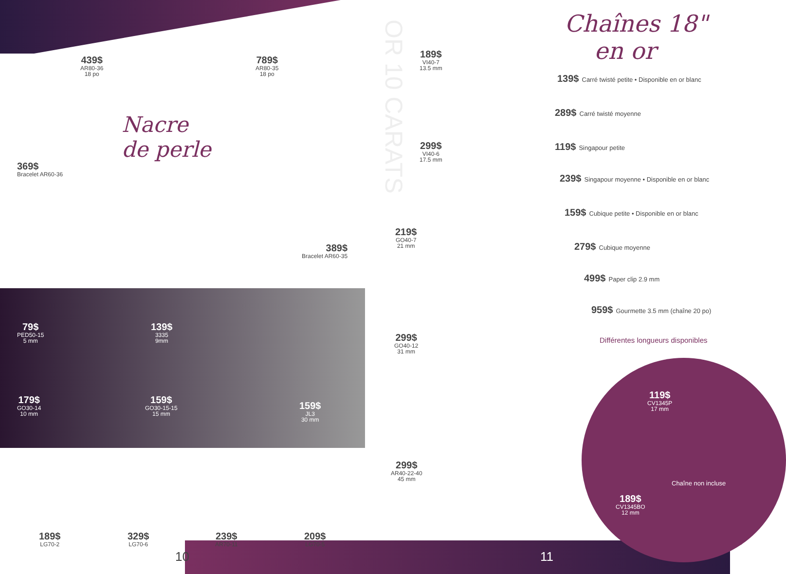439$
AR80-36
18 po
789$
AR80-35
18 po
Nacre
de perle
369$
Bracelet AR60-36
389$
Bracelet AR60-35
OR 10 CARATS
79$
PED50-15
5 mm
139$
3335
9mm
179$
GO30-14
10 mm
159$
GO30-15-15
15 mm
159$
JL3
30 mm
189$
LG70-2
329$
LG70-6
239$
AR70-11
209$
LG70-5
10
189$
VI40-7
13.5 mm
299$
VI40-6
17.5 mm
219$
GO40-7
21 mm
299$
GO40-12
31 mm
299$
AR40-22-40
45 mm
Chaînes 18"
en or
139$ Carré twisté petite • Disponible en or blanc
289$ Carré twisté moyenne
119$ Singapour petite
239$ Singapour moyenne • Disponible en or blanc
159$ Cubique petite • Disponible en or blanc
279$ Cubique moyenne
499$ Paper clip 2.9 mm
959$ Gourmette 3.5 mm (chaîne 20 po)
Différentes longueurs disponibles
119$
CV1345P
17 mm
189$
CV1345BO
12 mm
Chaîne non incluse
11